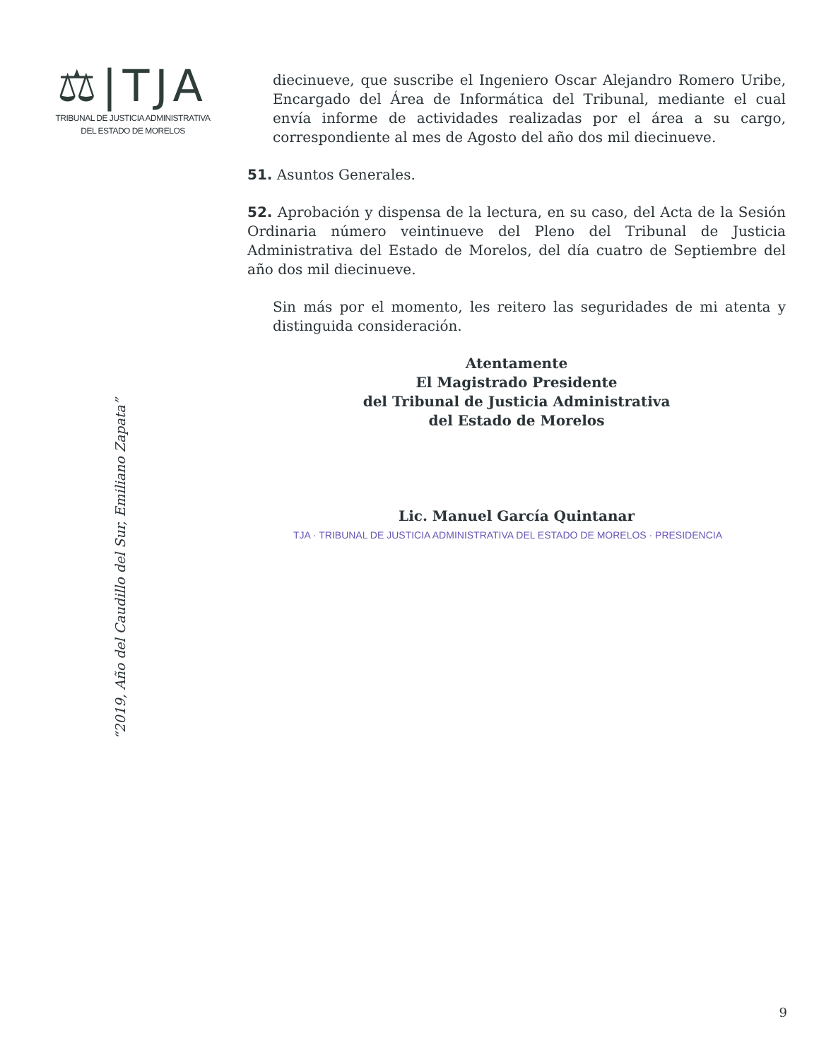⚖|TJA
TRIBUNAL DE JUSTICIA ADMINISTRATIVA
DEL ESTADO DE MORELOS
“2019, Año del Caudillo del Sur, Emiliano Zapata”
diecinueve, que suscribe el Ingeniero Oscar Alejandro Romero Uribe, Encargado del Área de Informática del Tribunal, mediante el cual envía informe de actividades realizadas por el área a su cargo, correspondiente al mes de Agosto del año dos mil diecinueve.
51. Asuntos Generales.
52. Aprobación y dispensa de la lectura, en su caso, del Acta de la Sesión Ordinaria número veintinueve del Pleno del Tribunal de Justicia Administrativa del Estado de Morelos, del día cuatro de Septiembre del año dos mil diecinueve.
Sin más por el momento, les reitero las seguridades de mi atenta y distinguida consideración.
Atentamente
El Magistrado Presidente
del Tribunal de Justicia Administrativa
del Estado de Morelos
Lic. Manuel García Quintanar
TJA · TRIBUNAL DE JUSTICIA ADMINISTRATIVA DEL ESTADO DE MORELOS · PRESIDENCIA
9